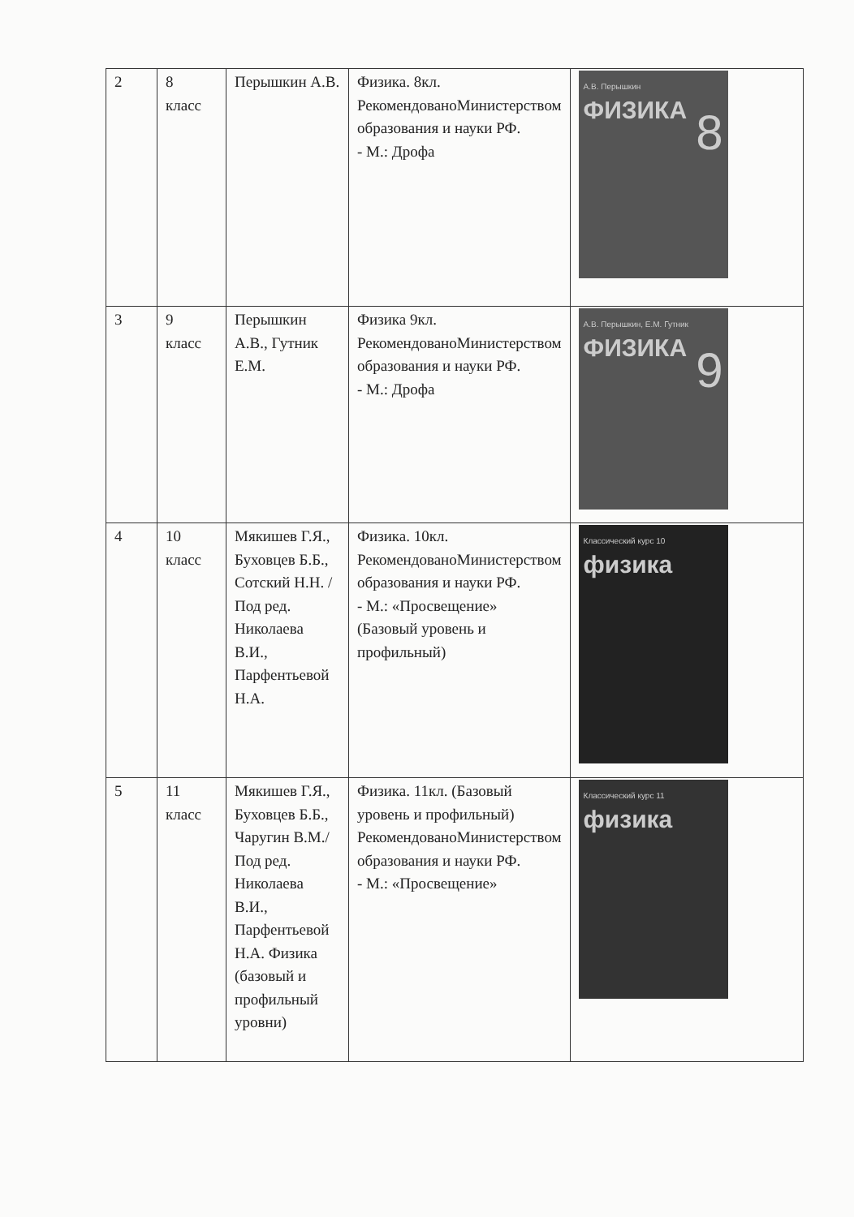| 2 | 8 класс | Перышкин А.В. | Физика. 8кл. РекомендованоМинистерством образования и науки РФ. - М.: Дрофа | А.В. Перышкин ФИЗИКА 8 |
| 3 | 9 класс | Перышкин А.В., Гутник Е.М. | Физика 9кл. РекомендованоМинистерством образования и науки РФ. - М.: Дрофа | А.В. Перышкин, Е.М. Гутник ФИЗИКА 9 |
| 4 | 10 класс | Мякишев Г.Я., Буховцев Б.Б., Сотский Н.Н. /Под ред. Николаева В.И., Парфентьевой Н.А. | Физика. 10кл. РекомендованоМинистерством образования и науки РФ. - М.: «Просвещение» (Базовый уровень и профильный) | Классический курс 10 физика |
| 5 | 11 класс | Мякишев Г.Я., Буховцев Б.Б., Чаругин В.М./Под ред. Николаева В.И., Парфентьевой Н.А. Физика (базовый и профильный уровни) | Физика. 11кл. (Базовый уровень и профильный) РекомендованоМинистерством образования и науки РФ. - М.: «Просвещение» | Классический курс 11 физика |